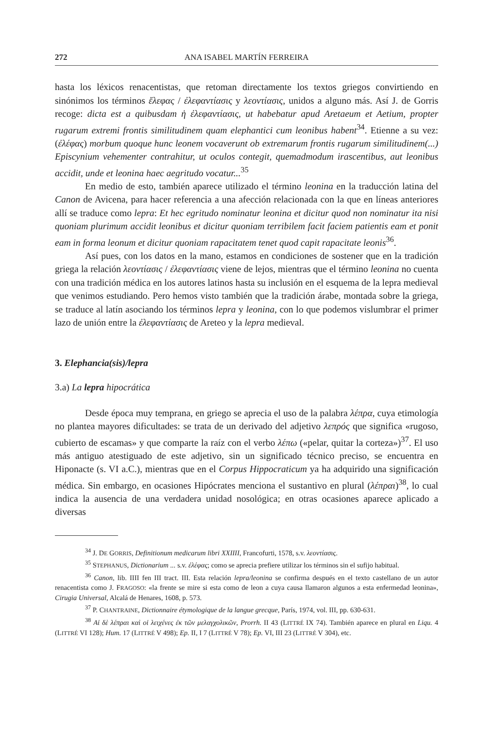272 ANA ISABEL MARTÍN FERREIRA
hasta los léxicos renacentistas, que retoman directamente los textos griegos convirtiendo en sinónimos los términos ἔλεφας / ἐλεφαντίασις y λεοντίασις, unidos a alguno más. Así J. de Gorris recoge: dicta est a quibusdam ἡ ἐλεφαντίασις, ut habebatur apud Aretaeum et Aetium, propter rugarum extremi frontis similitudinem quam elephantici cum leonibus habent<sup>34</sup>. Etienne a su vez: (ἐλέφας) morbum quoque hunc leonem vocaverunt ob extremarum frontis rugarum similitudinem(...) Episcynium vehementer contrahitur, ut oculos contegit, quemadmodum irascentibus, aut leonibus accidit, unde et leonina haec aegritudo vocatur...<sup>35</sup>
En medio de esto, también aparece utilizado el término leonina en la traducción latina del Canon de Avicena, para hacer referencia a una afección relacionada con la que en líneas anteriores allí se traduce como lepra: Et hec egritudo nominatur leonina et dicitur quod non nominatur ita nisi quoniam plurimum accidit leonibus et dicitur quoniam terribilem facit faciem patientis eam et ponit eam in forma leonum et dicitur quoniam rapacitatem tenet quod capit rapacitate leonis<sup>36</sup>.
Así pues, con los datos en la mano, estamos en condiciones de sostener que en la tradición griega la relación λεοντίασις / ἐλεφαντίασις viene de lejos, mientras que el término leonina no cuenta con una tradición médica en los autores latinos hasta su inclusión en el esquema de la lepra medieval que venimos estudiando. Pero hemos visto también que la tradición árabe, montada sobre la griega, se traduce al latín asociando los términos lepra y leonina, con lo que podemos vislumbrar el primer lazo de unión entre la ἐλεφαντίασις de Areteo y la lepra medieval.
3. Elephancia(sis)/lepra
3.a) La lepra hipocrática
Desde época muy temprana, en griego se aprecia el uso de la palabra λέπρα, cuya etimología no plantea mayores dificultades: se trata de un derivado del adjetivo λεπρός que significa «rugoso, cubierto de escamas» y que comparte la raíz con el verbo λέπω («pelar, quitar la corteza»)<sup>37</sup>. El uso más antiguo atestiguado de este adjetivo, sin un significado técnico preciso, se encuentra en Hiponacte (s. VI a.C.), mientras que en el Corpus Hippocraticum ya ha adquirido una significación médica. Sin embargo, en ocasiones Hipócrates menciona el sustantivo en plural (λέπραι)<sup>38</sup>, lo cual indica la ausencia de una verdadera unidad nosológica; en otras ocasiones aparece aplicado a diversas
<sup>34</sup> J. DE GORRIS, Definitionum medicarum libri XXIIII, Francofurti, 1578, s.v. λεοντίασις.
<sup>35</sup> STEPHANUS, Dictionarium ... s.v. ἐλέφας; como se aprecia prefiere utilizar los términos sin el sufijo habitual.
<sup>36</sup> Canon, lib. IIII fen III tract. III. Esta relación lepra/leonina se confirma después en el texto castellano de un autor renacentista como J. FRAGOSO: «la frente se mire si esta como de leon a cuya causa llamaron algunos a esta enfermedad leonina», Cirugia Universal, Alcalá de Henares, 1608, p. 573.
<sup>37</sup> P. CHANTRAINE, Dictionnaire étymologique de la langue grecque, París, 1974, vol. III, pp. 630-631.
<sup>38</sup> Αἱ δὲ λέπραι καὶ οἱ λειχένες ἐκ τῶν μελαγχολικῶν, Prorrh. II 43 (LITTRÉ IX 74). También aparece en plural en Liqu. 4 (LITTRÉ VI 128); Hum. 17 (LITTRÉ V 498); Ep. II, I 7 (LITTRÉ V 78); Ep. VI, III 23 (LITTRÉ V 304), etc.